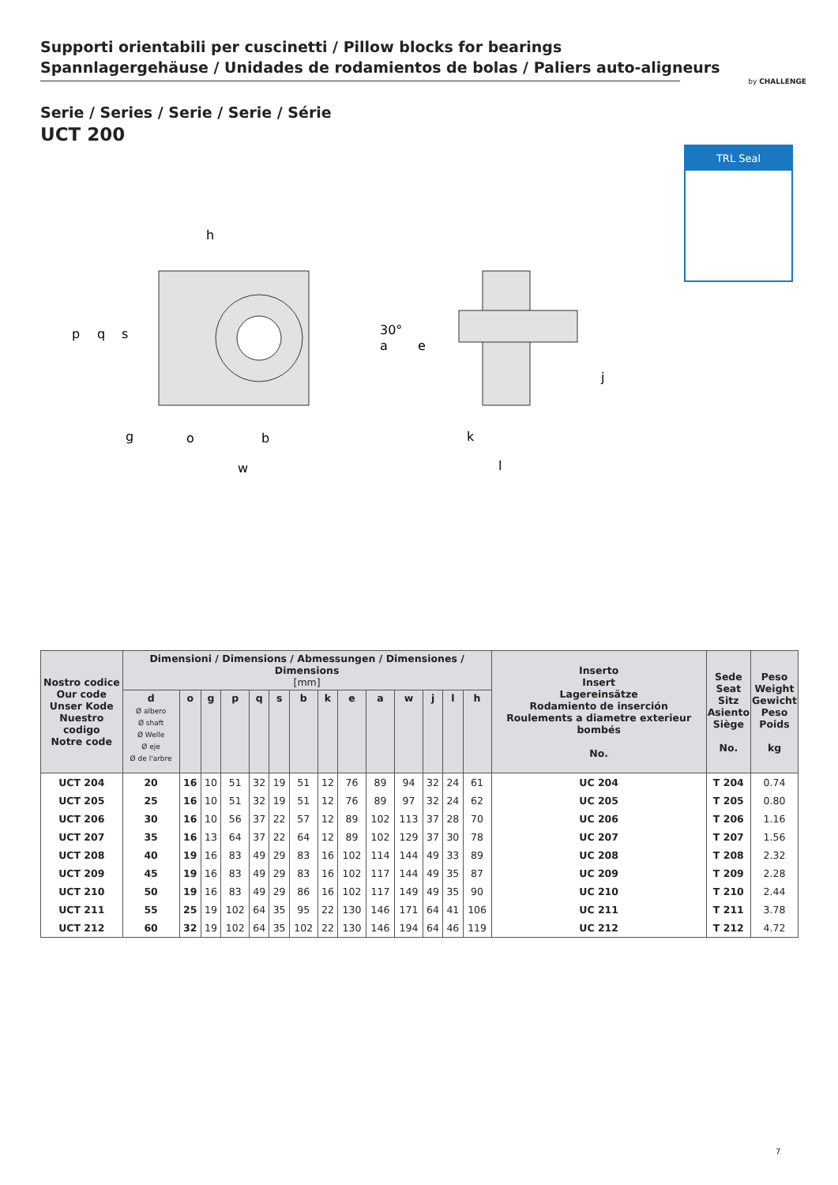Supporti orientabili per cuscinetti / Pillow blocks for bearings
Spannlagergehäuse / Unidades de rodamientos de bolas / Paliers auto-aligneurs
by CHALLENGE
Serie / Series / Serie / Serie / Série
UCT 200
TRL Seal
h
p
q
s
30°
a
e
j
g
o
b
k
w
l
| Nostro codice Our code Unser Kode Nuestro codigo Notre code | Dimensioni / Dimensions / Abmessungen / Dimensiones / Dimensions [mm] | | | | | | | | | | | | | | Inserto Insert Lagereinsätze Rodamiento de inserción Roulements a diametre exterieur bombés No. | Sede Seat Sitz Asiento Siège No. | Peso Weight Gewicht Peso Poids kg |
| --- | --- | --- | --- | --- | --- | --- | --- | --- | --- | --- | --- | --- | --- | --- | --- | --- | --- |
| | d Ø albero Ø shaft Ø Welle Ø eje Ø de l'arbre | o | g | p | q | s | b | k | e | a | w | j | l | h | | | |
| UCT 204 | 20 | 16 | 10 | 51 | 32 | 19 | 51 | 12 | 76 | 89 | 94 | 32 | 24 | 61 | UC 204 | T 204 | 0.74 |
| UCT 205 | 25 | 16 | 10 | 51 | 32 | 19 | 51 | 12 | 76 | 89 | 97 | 32 | 24 | 62 | UC 205 | T 205 | 0.80 |
| UCT 206 | 30 | 16 | 10 | 56 | 37 | 22 | 57 | 12 | 89 | 102 | 113 | 37 | 28 | 70 | UC 206 | T 206 | 1.16 |
| UCT 207 | 35 | 16 | 13 | 64 | 37 | 22 | 64 | 12 | 89 | 102 | 129 | 37 | 30 | 78 | UC 207 | T 207 | 1.56 |
| UCT 208 | 40 | 19 | 16 | 83 | 49 | 29 | 83 | 16 | 102 | 114 | 144 | 49 | 33 | 89 | UC 208 | T 208 | 2.32 |
| UCT 209 | 45 | 19 | 16 | 83 | 49 | 29 | 83 | 16 | 102 | 117 | 144 | 49 | 35 | 87 | UC 209 | T 209 | 2.28 |
| UCT 210 | 50 | 19 | 16 | 83 | 49 | 29 | 86 | 16 | 102 | 117 | 149 | 49 | 35 | 90 | UC 210 | T 210 | 2.44 |
| UCT 211 | 55 | 25 | 19 | 102 | 64 | 35 | 95 | 22 | 130 | 146 | 171 | 64 | 41 | 106 | UC 211 | T 211 | 3.78 |
| UCT 212 | 60 | 32 | 19 | 102 | 64 | 35 | 102 | 22 | 130 | 146 | 194 | 64 | 46 | 119 | UC 212 | T 212 | 4.72 |
7